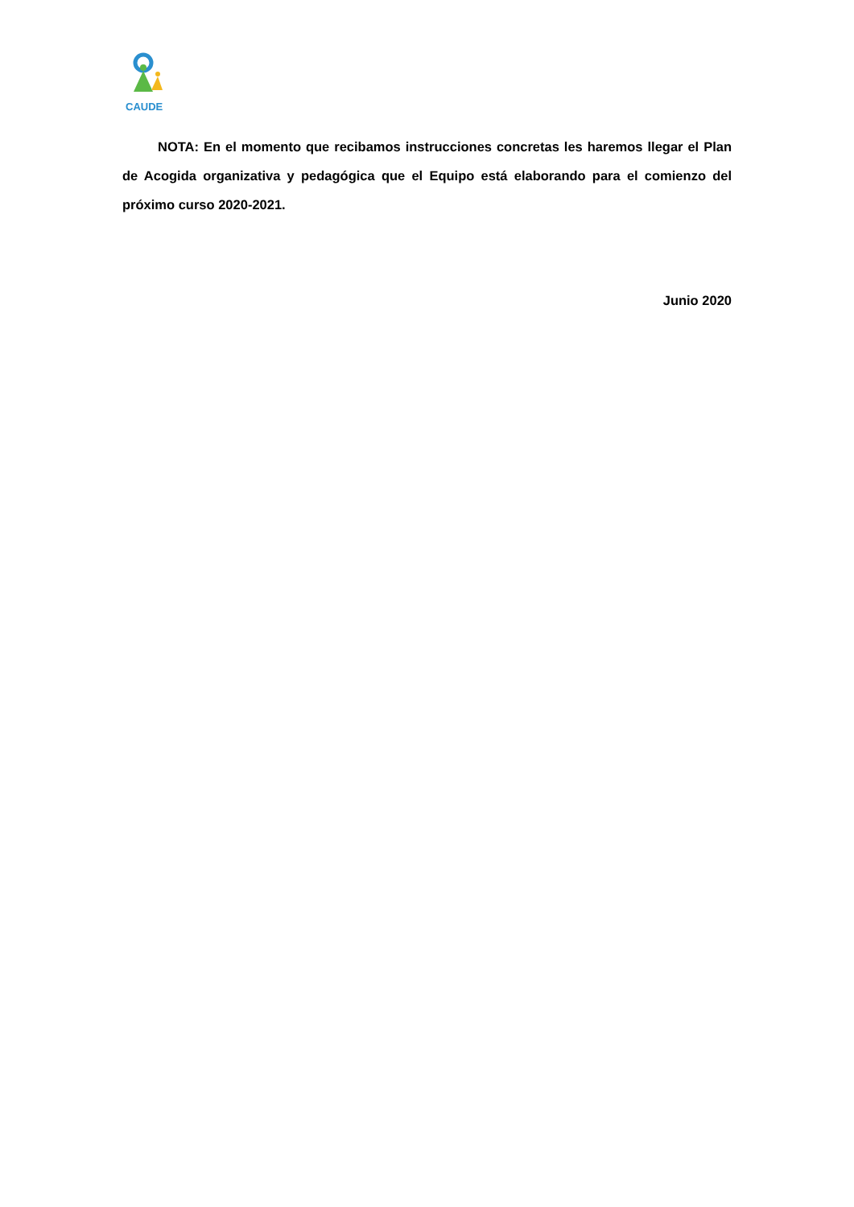CAUDE
NOTA: En el momento que recibamos instrucciones concretas les haremos llegar el Plan de Acogida organizativa y pedagógica que el Equipo está elaborando para el comienzo del próximo curso 2020-2021.
Junio 2020